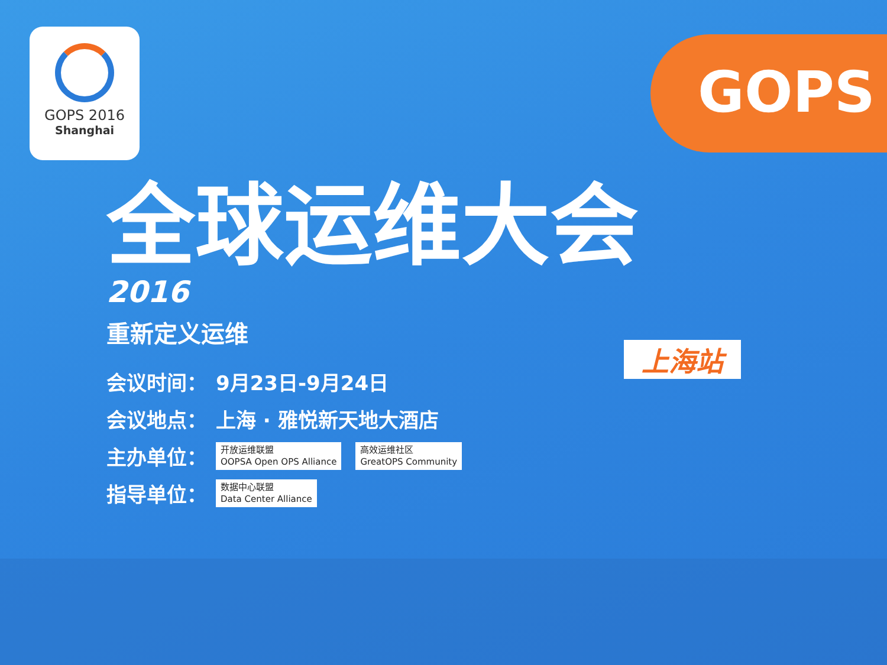GOPS 2016
Shanghai
GOPS
全球运维大会
2016
重新定义运维
会议时间： 9月23日-9月24日
会议地点： 上海 · 雅悦新天地大酒店
主办单位： 开放运维联盟
OOPSA Open OPS Alliance 高效运维社区
GreatOPS Community
指导单位： 数据中心联盟
Data Center Alliance
上海站